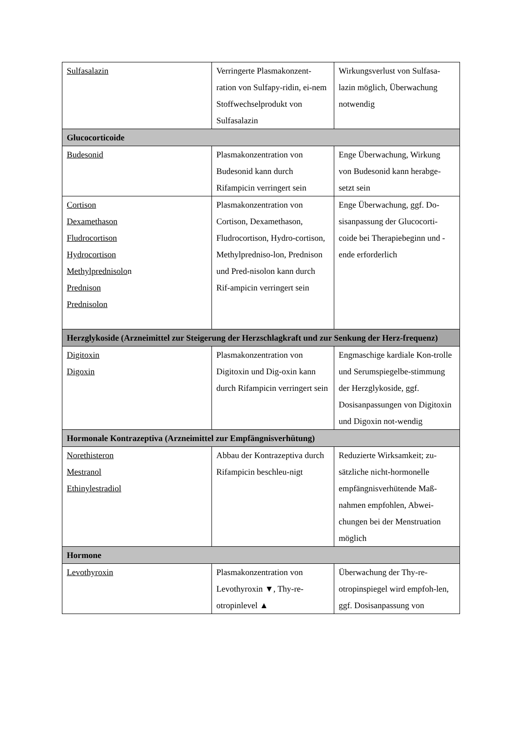| Sulfasalazin | Verringerte Plasmakonzent-ration von Sulfapy-ridin, ei-nem Stoffwechselprodukt von Sulfasalazin | Wirkungsverlust von Sulfasa-lazin möglich, Überwachung notwendig |
| Glucocorticoide | | |
| Budesonid | Plasmakonzentration von Budesonid kann durch Rifampicin verringert sein | Enge Überwachung, Wirkung von Budesonid kann herabge-setzt sein |
| Cortison Dexamethason Fludrocortison Hydrocortison Methylprednisolo n Prednison Prednisolon | Plasmakonzentration von Cortison, Dexamethason, Fludrocortison, Hydro-cortison, Methylpredniso-lon, Prednison und Pred-nisolon kann durch Rif-ampicin verringert sein | Enge Überwachung, ggf. Do-sisanpassung der Glucocorti-coide bei Therapiebeginn und -ende erforderlich |
| Herzglykoside (Arzneimittel zur Steigerung der Herzschlagkraft und zur Senkung der Herz-frequenz) | | |
| Digitoxin Digoxin | Plasmakonzentration von Digitoxin und Dig-oxin kann durch Rifampicin verringert sein | Engmaschige kardiale Kon-trolle und Serumspiegelbe-stimmung der Herzglykoside, ggf. Dosisanpassungen von Digitoxin und Digoxin not-wendig |
| Hormonale Kontrazeptiva (Arzneimittel zur Empfängnisverhütung) | | |
| Norethisteron Mestranol Ethinylestradiol | Abbau der Kontrazeptiva durch Rifampicin beschleu-nigt | Reduzierte Wirksamkeit; zu-sätzliche nicht-hormonelle empfängnisverhütende Maß-nahmen empfohlen, Abwei-chungen bei der Menstruation möglich |
| Hormone | | |
| Levothyroxin | Plasmakonzentration von Levothyroxin ▼, Thy-re-otropinlevel ▲ | Überwachung der Thy-re-otropinspiegel wird empfoh-len, ggf. Dosisanpassung von |